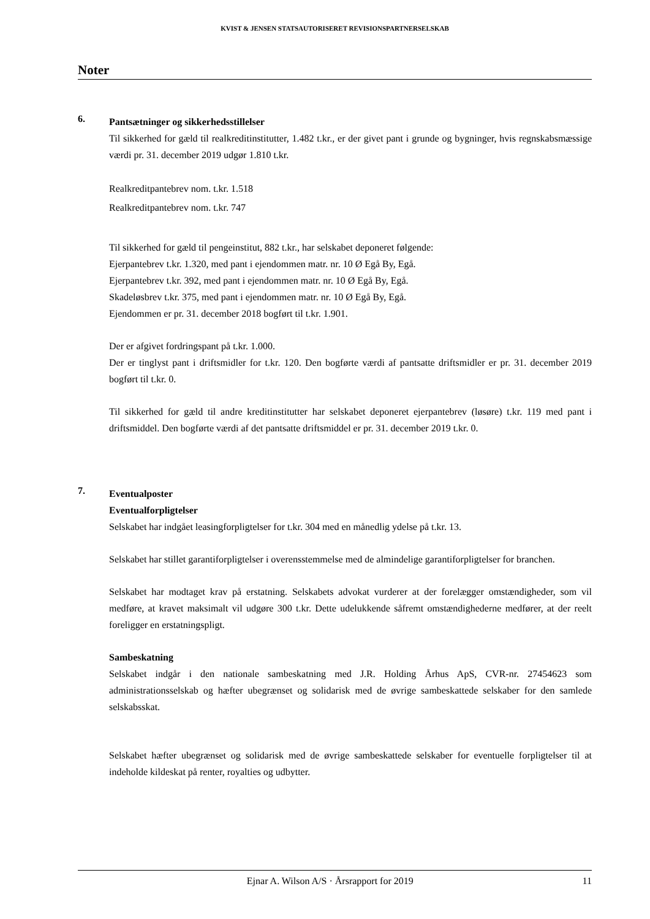KVIST & JENSEN STATSAUTORISERET REVISIONSPARTNERSELSKAB
Noter
6.
Pantsætninger og sikkerhedsstillelser
Til sikkerhed for gæld til realkreditinstitutter, 1.482 t.kr., er der givet pant i grunde og bygninger, hvis regnskabsmæssige værdi pr. 31. december 2019 udgør 1.810 t.kr.
Realkreditpantebrev nom. t.kr. 1.518
Realkreditpantebrev nom. t.kr. 747
Til sikkerhed for gæld til pengeinstitut, 882 t.kr., har selskabet deponeret følgende:
Ejerpantebrev t.kr. 1.320, med pant i ejendommen matr. nr. 10 Ø Egå By, Egå.
Ejerpantebrev t.kr. 392, med pant i ejendommen matr. nr. 10 Ø Egå By, Egå.
Skadeløsbrev t.kr. 375, med pant i ejendommen matr. nr. 10 Ø Egå By, Egå.
Ejendommen er pr. 31. december 2018 bogført til t.kr. 1.901.
Der er afgivet fordringspant på t.kr. 1.000.
Der er tinglyst pant i driftsmidler for t.kr. 120. Den bogførte værdi af pantsatte driftsmidler er pr. 31. december 2019 bogført til t.kr. 0.
Til sikkerhed for gæld til andre kreditinstitutter har selskabet deponeret ejerpantebrev (løsøre) t.kr. 119 med pant i driftsmiddel. Den bogførte værdi af det pantsatte driftsmiddel er pr. 31. december 2019 t.kr. 0.
7.
Eventualposter
Eventualforpligtelser
Selskabet har indgået leasingforpligtelser for t.kr. 304 med en månedlig ydelse på t.kr. 13.
Selskabet har stillet garantiforpligtelser i overensstemmelse med de almindelige garantiforpligtelser for branchen.
Selskabet har modtaget krav på erstatning. Selskabets advokat vurderer at der forelægger omstændigheder, som vil medføre, at kravet maksimalt vil udgøre 300 t.kr. Dette udelukkende såfremt omstændighederne medfører, at der reelt foreligger en erstatningspligt.
Sambeskatning
Selskabet indgår i den nationale sambeskatning med J.R. Holding Århus ApS, CVR-nr. 27454623 som administrationsselskab og hæfter ubegrænset og solidarisk med de øvrige sambeskattede selskaber for den samlede selskabsskat.
Selskabet hæfter ubegrænset og solidarisk med de øvrige sambeskattede selskaber for eventuelle forpligtelser til at indeholde kildeskat på renter, royalties og udbytter.
Ejnar A. Wilson A/S · Årsrapport for 2019 11